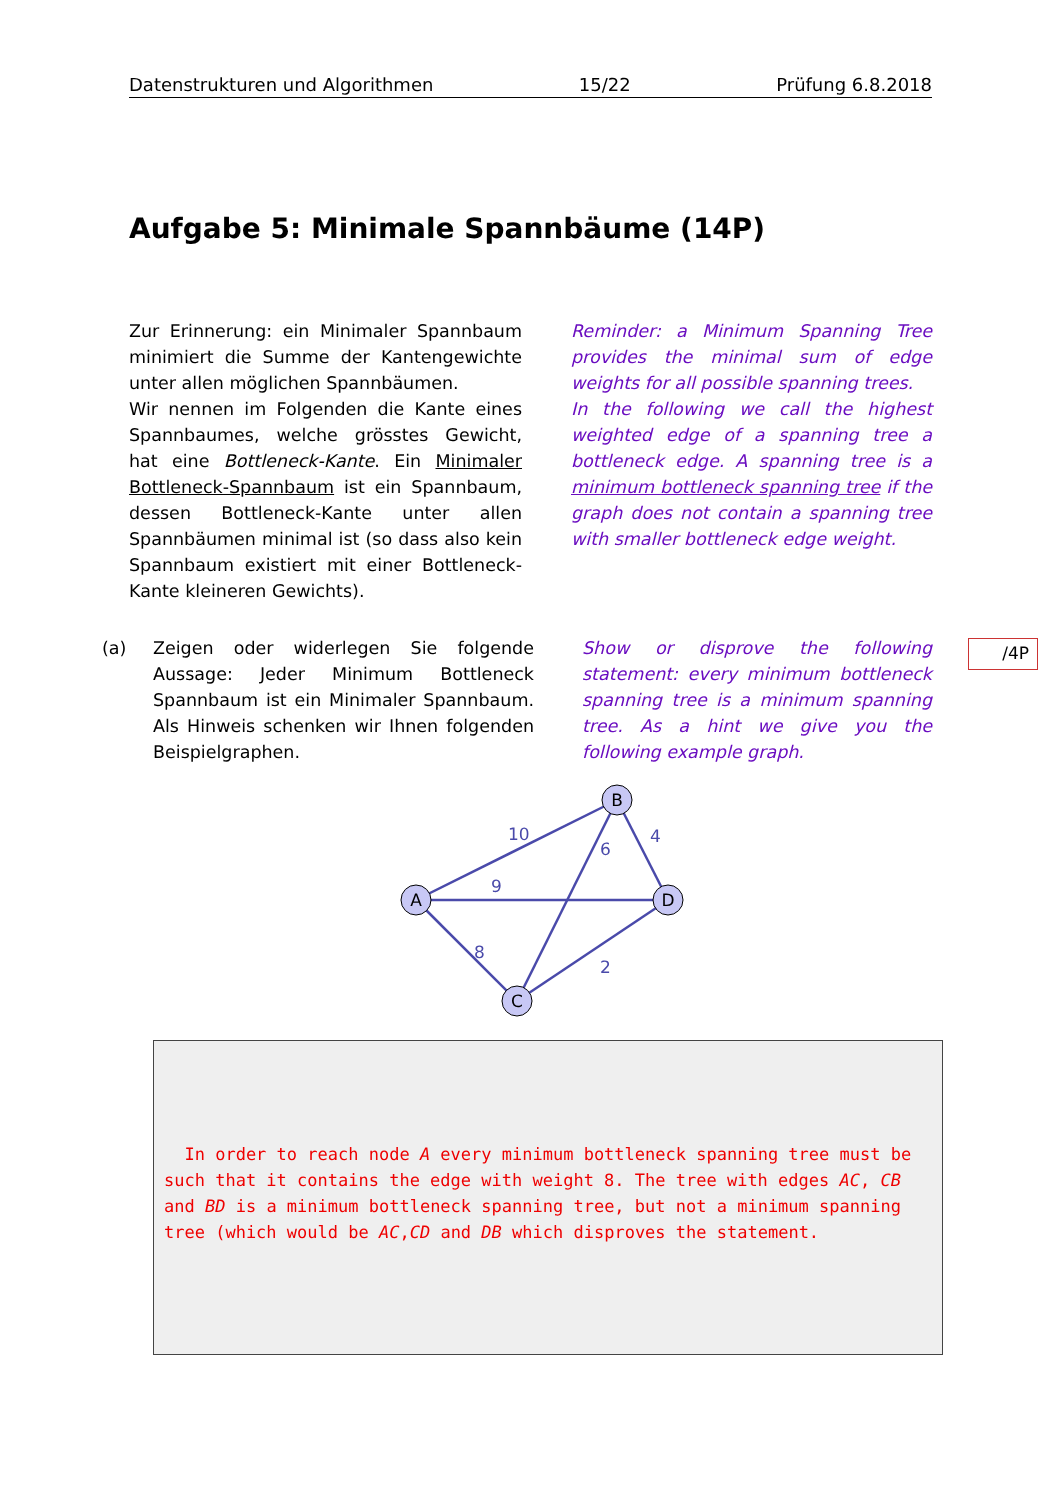Datenstrukturen und Algorithmen 15/22 Prüfung 6.8.2018
Aufgabe 5: Minimale Spannbäume (14P)
Zur Erinnerung: ein Minimaler Spannbaum minimiert die Summe der Kantengewichte unter allen möglichen Spannbäumen.
Wir nennen im Folgenden die Kante eines Spannbaumes, welche grösstes Gewicht, hat eine Bottleneck-Kante. Ein Minimaler Bottleneck-Spannbaum ist ein Spannbaum, dessen Bottleneck-Kante unter allen Spannbäumen minimal ist (so dass also kein Spannbaum existiert mit einer Bottleneck-Kante kleineren Gewichts).
Reminder: a Minimum Spanning Tree provides the minimal sum of edge weights for all possible spanning trees.
In the following we call the highest weighted edge of a spanning tree a bottleneck edge. A spanning tree is a minimum bottleneck spanning tree if the graph does not contain a spanning tree with smaller bottleneck edge weight.
(a) Zeigen oder widerlegen Sie folgende Aussage: Jeder Minimum Bottleneck Spannbaum ist ein Minimaler Spannbaum. Als Hinweis schenken wir Ihnen folgenden Beispielgraphen.
Show or disprove the following statement: every minimum bottleneck spanning tree is a minimum spanning tree. As a hint we give you the following example graph.
/4P
10
9
8
6
4
2
A
B
D
C
In order to reach node A every minimum bottleneck spanning tree must be such that it contains the edge with weight 8. The tree with edges AC, CB and BD is a minimum bottleneck spanning tree, but not a minimum spanning tree (which would be AC,CD and DB which disproves the statement.